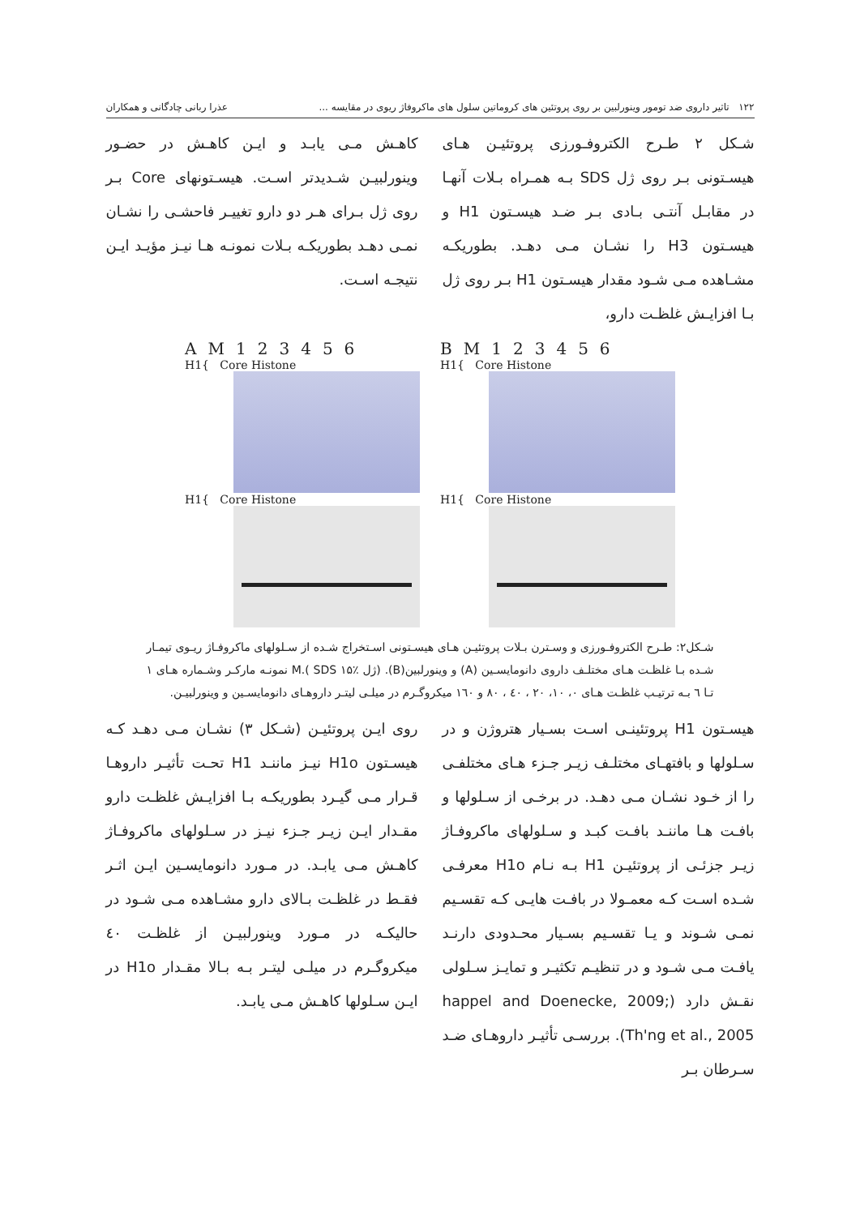۱۲۲ تاثیر داروی ضد تومور وینورلبین بر روی پروتئین های کروماتین سلول های ماکروفاژ ریوی در مقایسه ... عذرا ربانی چادگانی و همکاران
شـکل ۲ طـرح الکتروفـورزی پروتئیـن هـای هیسـتونی بـر روی ژل SDS بـه همـراه بـلات آنهـا در مقابـل آنتـی بـادی بـر ضـد هیسـتون H1 و هیسـتون H3 را نشـان مـی دهـد. بطوریکـه مشـاهده مـی شـود مقدار هیسـتون H1 بـر روی ژل بـا افزایـش غلظـت دارو،
کاهـش مـی یابـد و ایـن کاهـش در حضـور وینورلبیـن شـدیدتر اسـت. هیسـتونهای Core بـر روی ژل بـرای هـر دو دارو تغییـر فاحشـی را نشـان نمـی دهـد بطوریکـه بـلات نمونـه هـا نیـز مؤیـد ایـن نتیجـه اسـت.
AM 123456
H1{ Core Histone
H1{ Core Histone
BM 123456
H1{ Core Histone
H1{ Core Histone
شـکل۲: طـرح الکتروفـورزی و وسـترن بـلات پروتئیـن هـای هیسـتونی اسـتخراج شـده از سـلولهای ماکروفـاژ ریـوی تیمـار شـده بـا غلظـت هـای مختلـف داروی دانومایسـین (A) و وینورلبین(B). (ژل SDS ۱۵٪ ).M نمونـه مارکـر وشـماره هـای ۱ تـا ٦ بـه ترتیـب غلظـت هـای ۰، ۱۰، ۲۰ ، ٤۰ ، ۸۰ و ۱٦۰ میکروگـرم در میلـی لیتـر داروهـای دانومایسـین و وینورلبیـن.
هیسـتون H1 پروتئینـی اسـت بسـیار هتروژن و در سـلولها و بافتهـای مختلـف زیـر جـزء هـای مختلفـی را از خـود نشـان مـی دهـد. در برخـی از سـلولها و بافـت هـا ماننـد بافـت کبـد و سـلولهای ماکروفـاژ زیـر جزئـی از پروتئیـن H1 بـه نـام H1o معرفـی شـده اسـت کـه معمـولا در بافـت هایـی کـه تقسـیم نمـی شـوند و یـا تقسـیم بسـیار محـدودی دارنـد یافـت مـی شـود و در تنظیـم تکثیـر و تمایـز سـلولی نقـش دارد (happel and Doenecke, 2009; Th'ng et al., 2005). بررسـی تأثیـر داروهـای ضـد سـرطان بـر
روی ایـن پروتئیـن (شـکل ۳) نشـان مـی دهـد کـه هیسـتون H1o نیـز ماننـد H1 تحـت تأثیـر داروهـا قـرار مـی گیـرد بطوریکـه بـا افزایـش غلظـت دارو مقـدار ایـن زیـر جـزء نیـز در سـلولهای ماکروفـاژ کاهـش مـی یابـد. در مـورد دانومایسـین ایـن اثـر فقـط در غلظـت بـالای دارو مشـاهده مـی شـود در حالیکـه در مـورد وینورلبیـن از غلظـت ٤۰ میکروگـرم در میلـی لیتـر بـه بـالا مقـدار H1o در ایـن سـلولها کاهـش مـی یابـد.